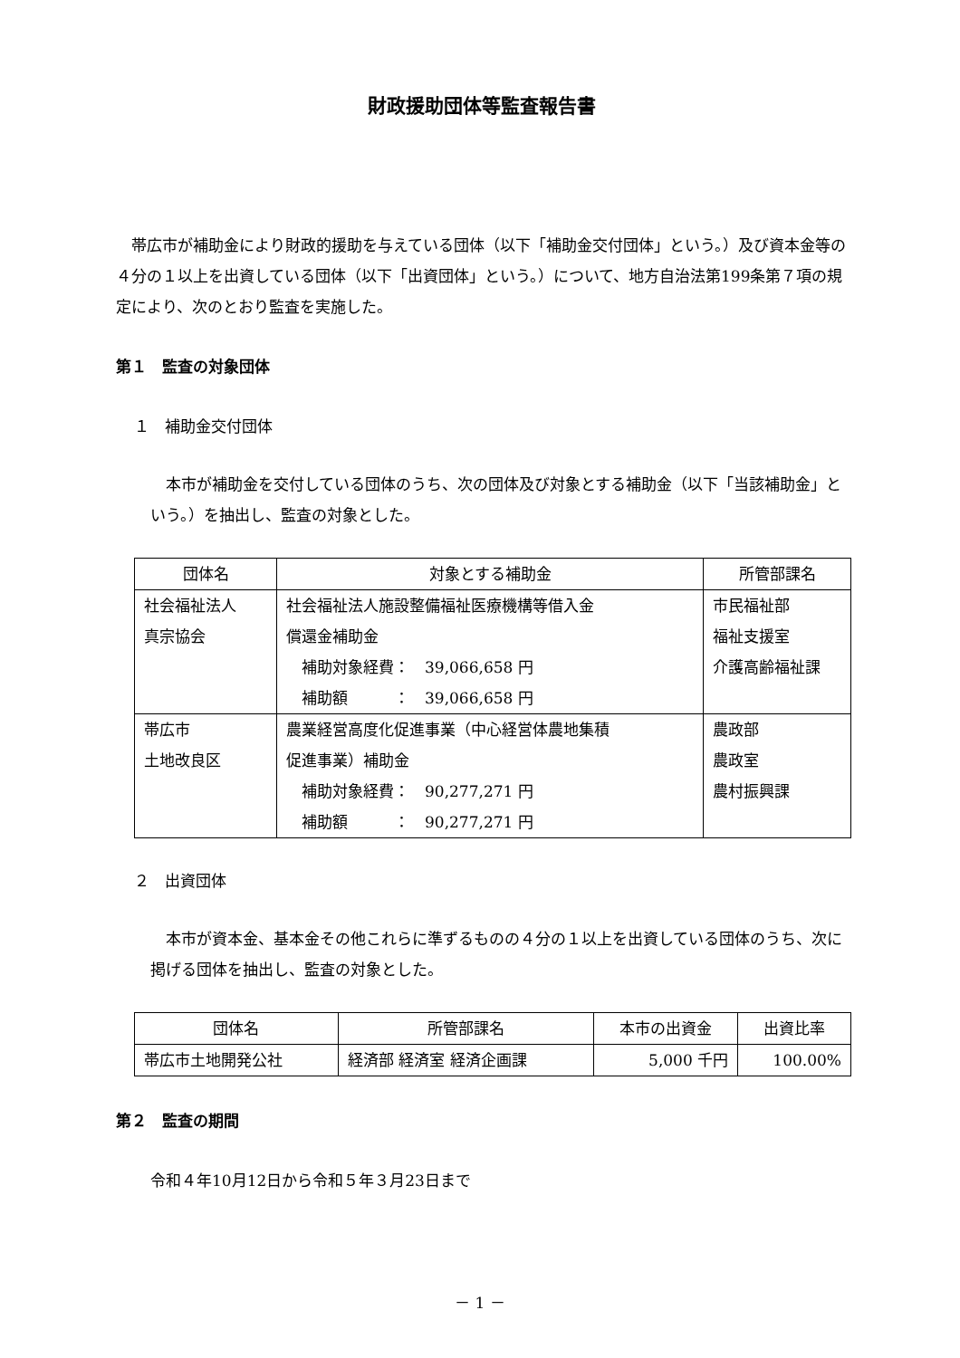財政援助団体等監査報告書
帯広市が補助金により財政的援助を与えている団体（以下「補助金交付団体」という。）及び資本金等の４分の１以上を出資している団体（以下「出資団体」という。）について、地方自治法第199条第７項の規定により、次のとおり監査を実施した。
第１　監査の対象団体
１　補助金交付団体
本市が補助金を交付している団体のうち、次の団体及び対象とする補助金（以下「当該補助金」という。）を抽出し、監査の対象とした。
| 団体名 | 対象とする補助金 | 所管部課名 |
| --- | --- | --- |
| 社会福祉法人 真宗協会 | 社会福祉法人施設整備福祉医療機構等借入金 償還金補助金 補助対象経費： 39,066,658 円 補助額 ： 39,066,658 円 | 市民福祉部 福祉支援室 介護高齢福祉課 |
| 帯広市 土地改良区 | 農業経営高度化促進事業（中心経営体農地集積 促進事業）補助金 補助対象経費： 90,277,271 円 補助額 ： 90,277,271 円 | 農政部 農政室 農村振興課 |
２　出資団体
本市が資本金、基本金その他これらに準ずるものの４分の１以上を出資している団体のうち、次に掲げる団体を抽出し、監査の対象とした。
| 団体名 | 所管部課名 | 本市の出資金 | 出資比率 |
| --- | --- | --- | --- |
| 帯広市土地開発公社 | 経済部 経済室 経済企画課 | 5,000 千円 | 100.00% |
第２　監査の期間
令和４年10月12日から令和５年３月23日まで
－ 1 －